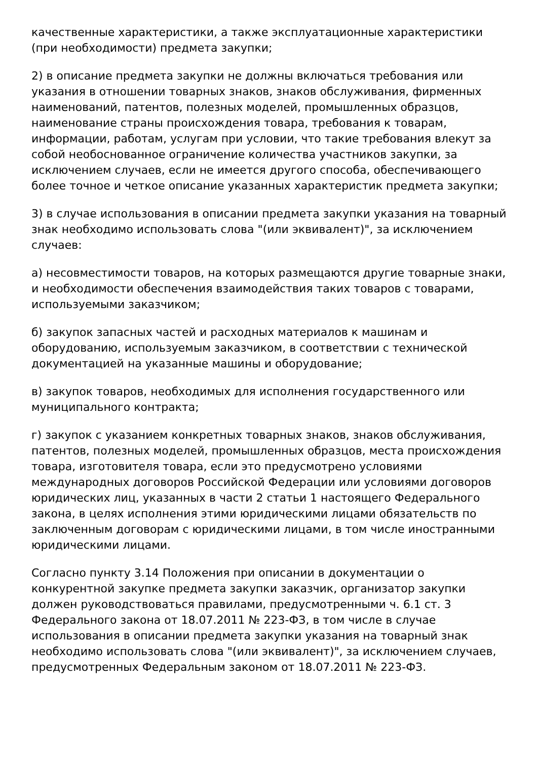качественные характеристики, а также эксплуатационные характеристики (при необходимости) предмета закупки;
2) в описание предмета закупки не должны включаться требования или указания в отношении товарных знаков, знаков обслуживания, фирменных наименований, патентов, полезных моделей, промышленных образцов, наименование страны происхождения товара, требования к товарам, информации, работам, услугам при условии, что такие требования влекут за собой необоснованное ограничение количества участников закупки, за исключением случаев, если не имеется другого способа, обеспечивающего более точное и четкое описание указанных характеристик предмета закупки;
3) в случае использования в описании предмета закупки указания на товарный знак необходимо использовать слова "(или эквивалент)", за исключением случаев:
а) несовместимости товаров, на которых размещаются другие товарные знаки, и необходимости обеспечения взаимодействия таких товаров с товарами, используемыми заказчиком;
б) закупок запасных частей и расходных материалов к машинам и оборудованию, используемым заказчиком, в соответствии с технической документацией на указанные машины и оборудование;
в) закупок товаров, необходимых для исполнения государственного или муниципального контракта;
г) закупок с указанием конкретных товарных знаков, знаков обслуживания, патентов, полезных моделей, промышленных образцов, места происхождения товара, изготовителя товара, если это предусмотрено условиями международных договоров Российской Федерации или условиями договоров юридических лиц, указанных в части 2 статьи 1 настоящего Федерального закона, в целях исполнения этими юридическими лицами обязательств по заключенным договорам с юридическими лицами, в том числе иностранными юридическими лицами.
Согласно пункту 3.14 Положения при описании в документации о конкурентной закупке предмета закупки заказчик, организатор закупки должен руководствоваться правилами, предусмотренными ч. 6.1 ст. 3 Федерального закона от 18.07.2011 № 223-ФЗ, в том числе в случае использования в описании предмета закупки указания на товарный знак необходимо использовать слова "(или эквивалент)", за исключением случаев, предусмотренных Федеральным законом от 18.07.2011 № 223-ФЗ.